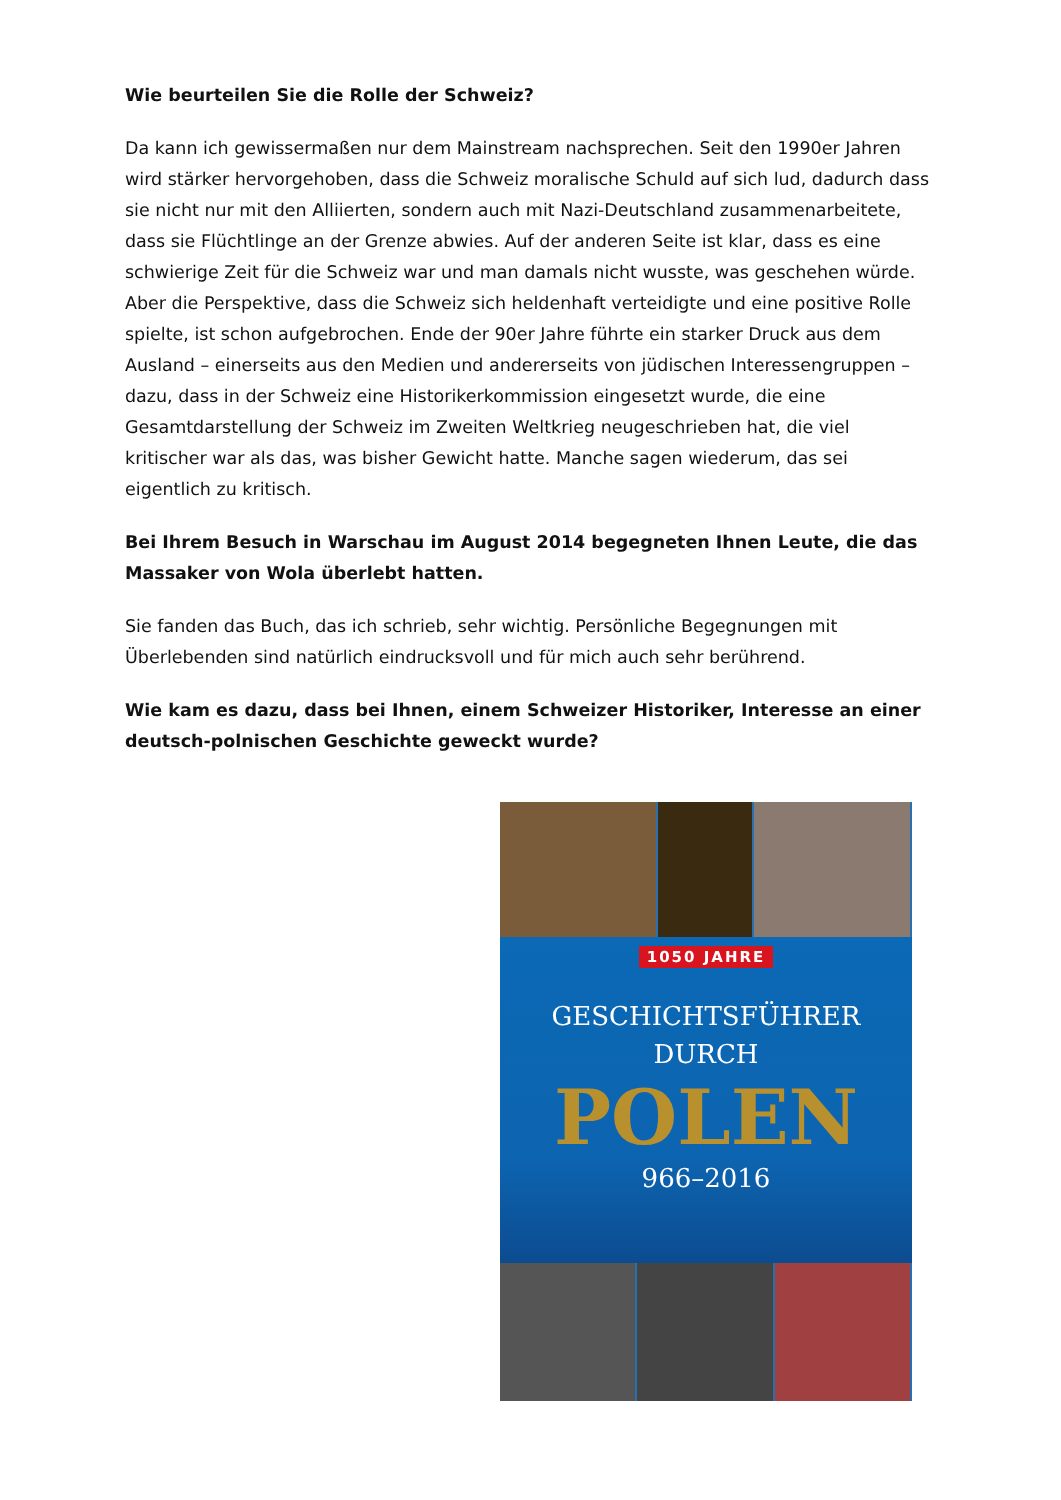Wie beurteilen Sie die Rolle der Schweiz?
Da kann ich gewissermaßen nur dem Mainstream nachsprechen. Seit den 1990er Jahren wird stärker hervorgehoben, dass die Schweiz moralische Schuld auf sich lud, dadurch dass sie nicht nur mit den Alliierten, sondern auch mit Nazi-Deutschland zusammenarbeitete, dass sie Flüchtlinge an der Grenze abwies. Auf der anderen Seite ist klar, dass es eine schwierige Zeit für die Schweiz war und man damals nicht wusste, was geschehen würde. Aber die Perspektive, dass die Schweiz sich heldenhaft verteidigte und eine positive Rolle spielte, ist schon aufgebrochen. Ende der 90er Jahre führte ein starker Druck aus dem Ausland – einerseits aus den Medien und andererseits von jüdischen Interessengruppen – dazu, dass in der Schweiz eine Historikerkommission eingesetzt wurde, die eine Gesamtdarstellung der Schweiz im Zweiten Weltkrieg neugeschrieben hat, die viel kritischer war als das, was bisher Gewicht hatte. Manche sagen wiederum, das sei eigentlich zu kritisch.
Bei Ihrem Besuch in Warschau im August 2014 begegneten Ihnen Leute, die das Massaker von Wola überlebt hatten.
Sie fanden das Buch, das ich schrieb, sehr wichtig. Persönliche Begegnungen mit Überlebenden sind natürlich eindrucksvoll und für mich auch sehr berührend.
Wie kam es dazu, dass bei Ihnen, einem Schweizer Historiker, Interesse an einer deutsch-polnischen Geschichte geweckt wurde?
1050 JAHRE
GESCHICHTSFÜHRER
DURCH
POLEN
966–2016